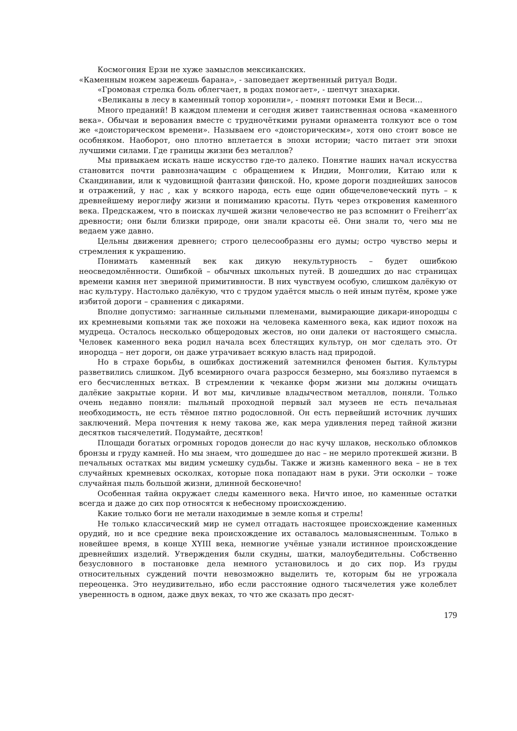Космогония Ерзи не хуже замыслов мексиканских.
«Каменным ножем зарежешь барана», - заповедает жертвенный ритуал Води.
«Громовая стрелка боль облегчает, в родах помогает», - шепчут знахарки.
«Великаны в лесу в каменный топор хоронили», - помнят потомки Еми и Веси…
Много преданий! В каждом племени и сегодня живет таинственная основа «каменного века». Обычаи и верования вместе с трудночёткими рунами орнамента толкуют все о том же «доисторическом времени». Называем его «доисторическим», хотя оно стоит вовсе не особняком. Наоборот, оно плотно вплетается в эпохи истории; часто питает эти эпохи лучшими силами. Где границы жизни без металлов?
Мы привыкаем искать наше искусство где-то далеко. Понятие наших начал искусства становится почти равнозначащим с обращением к Индии, Монголии, Китаю или к Скандинавии, или к чудовищной фантазии финской. Но, кроме дороги позднейших заносов и отражений, у нас , как у всякого народа, есть еще один общечеловеческий путь – к древнейшему иероглифу жизни и пониманию красоты. Путь через откровения каменного века. Предскажем, что в поисках лучшей жизни человечество не раз вспомнит о Freiherr’ах древности; они были близки природе, они знали красоты её. Они знали то, чего мы не ведаем уже давно.
Цельны движения древнего; строго целесообразны его думы; остро чувство меры и стремления к украшению.
Понимать каменный век как дикую некультурность – будет ошибкою неосведомлённости. Ошибкой – обычных школьных путей. В дошедших до нас страницах времени камня нет звериной примитивности. В них чувствуем особую, слишком далёкую от нас культуру. Настолько далёкую, что с трудом удаётся мысль о ней иным путём, кроме уже избитой дороги – сравнения с дикарями.
Вполне допустимо: загнанные сильными племенами, вымирающие дикари-инородцы с их кремневыми копьями так же похожи на человека каменного века, как идиот похож на мудреца. Осталось несколько общеродовых жестов, но они далеки от настоящего смысла. Человек каменного века родил начала всех блестящих культур, он мог сделать это. От инородца – нет дороги, он даже утрачивает всякую власть над природой.
Но в страхе борьбы, в ошибках достижений затемнился феномен бытия. Культуры разветвились слишком. Дуб всемирного очага разросся безмерно, мы боязливо путаемся в его бесчисленных ветках. В стремлении к чеканке форм жизни мы должны очищать далёкие закрытые корни. И вот мы, кичливые владычеством металлов, поняли. Только очень недавно поняли: пыльный проходной первый зал музеев не есть печальная необходимость, не есть тёмное пятно родословной. Он есть первейший источник лучших заключений. Мера почтения к нему такова же, как мера удивления перед тайной жизни десятков тысячелетий. Подумайте, десятков!
Площади богатых огромных городов донесли до нас кучу шлаков, несколько обломков бронзы и груду камней. Но мы знаем, что дошедшее до нас – не мерило протекшей жизни. В печальных остатках мы видим усмешку судьбы. Также и жизнь каменного века – не в тех случайных кремневых осколках, которые пока попадают нам в руки. Эти осколки – тоже случайная пыль большой жизни, длинной бесконечно!
Особенная тайна окружает следы каменного века. Ничто иное, но каменные остатки всегда и даже до сих пор относятся к небесному происхождению.
Какие только боги не метали находимые в земле копья и стрелы!
Не только классический мир не сумел отгадать настоящее происхождение каменных орудий, но и все средние века происхождение их оставалось маловыясненным. Только в новейшее время, в конце XYIII века, немногие учёные узнали истинное происхождение древнейших изделий. Утверждения были скудны, шатки, малоубедительны. Собственно безусловного в постановке дела немного установилось и до сих пор. Из груды относительных суждений почти невозможно выделить те, которым бы не угрожала переоценка. Это неудивительно, ибо если расстояние одного тысячелетия уже колеблет уверенность в одном, даже двух веках, то что же сказать про десят-
179